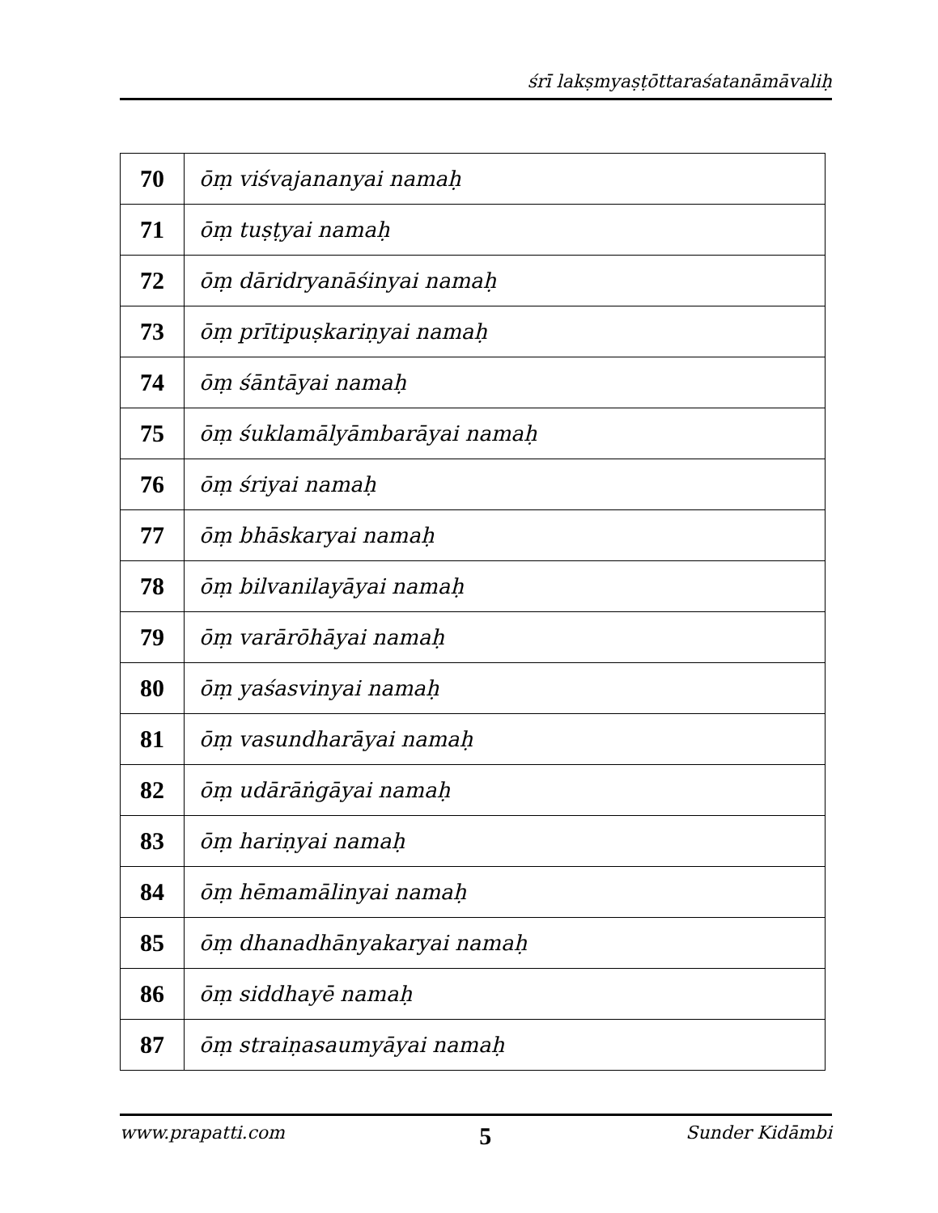śrī lakṣmyaṣṭōttaraśatanāmāvaliḥ
| 70 | ōṃ viśvajananyai namaḥ |
| 71 | ōṃ tuṣṭyai namaḥ |
| 72 | ōṃ dāridryanāśinyai namaḥ |
| 73 | ōṃ prītipuṣkariṇyai namaḥ |
| 74 | ōṃ śāntāyai namaḥ |
| 75 | ōṃ śuklamālyāmbarāyai namaḥ |
| 76 | ōṃ śriyai namaḥ |
| 77 | ōṃ bhāskaryai namaḥ |
| 78 | ōṃ bilvanilayāyai namaḥ |
| 79 | ōṃ varārōhāyai namaḥ |
| 80 | ōṃ yaśasvinyai namaḥ |
| 81 | ōṃ vasundharāyai namaḥ |
| 82 | ōṃ udārāṅgāyai namaḥ |
| 83 | ōṃ hariṇyai namaḥ |
| 84 | ōṃ hēmamālinyai namaḥ |
| 85 | ōṃ dhanadhānyakaryai namaḥ |
| 86 | ōṃ siddhayē namaḥ |
| 87 | ōṃ straiṇasaumyāyai namaḥ |
www.prapatti.com 5 Sunder Kidāmbi